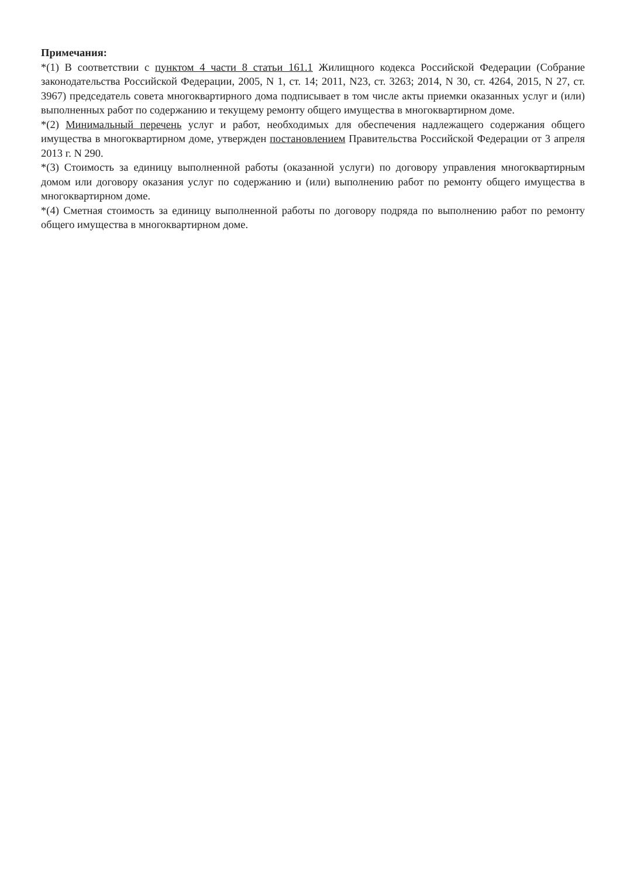Примечания:
*(1) В соответствии с пунктом 4 части 8 статьи 161.1 Жилищного кодекса Российской Федерации (Собрание законодательства Российской Федерации, 2005, N 1, ст. 14; 2011, N23, ст. 3263; 2014, N 30, ст. 4264, 2015, N 27, ст. 3967) председатель совета многоквартирного дома подписывает в том числе акты приемки оказанных услуг и (или) выполненных работ по содержанию и текущему ремонту общего имущества в многоквартирном доме.
*(2) Минимальный перечень услуг и работ, необходимых для обеспечения надлежащего содержания общего имущества в многоквартирном доме, утвержден постановлением Правительства Российской Федерации от 3 апреля 2013 г. N 290.
*(3) Стоимость за единицу выполненной работы (оказанной услуги) по договору управления многоквартирным домом или договору оказания услуг по содержанию и (или) выполнению работ по ремонту общего имущества в многоквартирном доме.
*(4) Сметная стоимость за единицу выполненной работы по договору подряда по выполнению работ по ремонту общего имущества в многоквартирном доме.